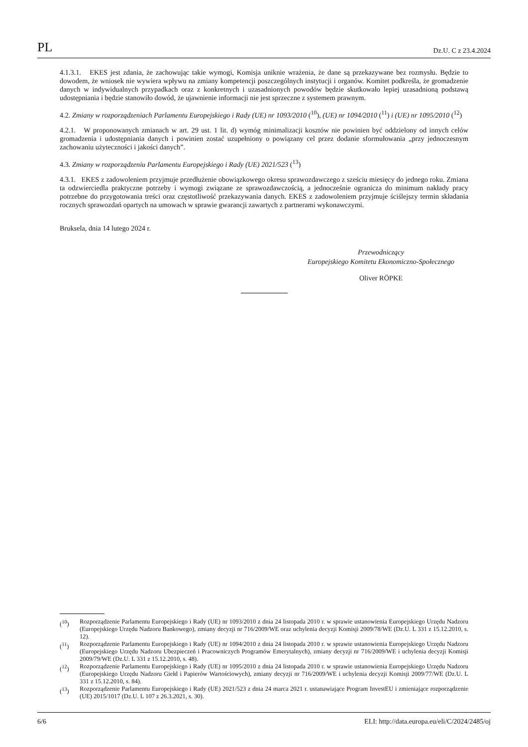PL Dz.U. C z 23.4.2024
4.1.3.1. EKES jest zdania, że zachowując takie wymogi, Komisja uniknie wrażenia, że dane są przekazywane bez rozmysłu. Będzie to dowodem, że wniosek nie wywiera wpływu na zmiany kompetencji poszczególnych instytucji i organów. Komitet podkreśla, że gromadzenie danych w indywidualnych przypadkach oraz z konkretnych i uzasadnionych powodów będzie skutkowało lepiej uzasadnioną podstawą udostępniania i będzie stanowiło dowód, że ujawnienie informacji nie jest sprzeczne z systemem prawnym.
4.2. Zmiany w rozporządzeniach Parlamentu Europejskiego i Rady (UE) nr 1093/2010 (<sup>10</sup>), (UE) nr 1094/2010 (<sup>11</sup>) i (UE) nr 1095/2010 (<sup>12</sup>)
4.2.1. W proponowanych zmianach w art. 29 ust. 1 lit. d) wymóg minimalizacji kosztów nie powinien być oddzielony od innych celów gromadzenia i udostępniania danych i powinien zostać uzupełniony o powiązany cel przez dodanie sformułowania „przy jednoczesnym zachowaniu użyteczności i jakości danych”.
4.3. Zmiany w rozporządzeniu Parlamentu Europejskiego i Rady (UE) 2021/523 (<sup>13</sup>)
4.3.1. EKES z zadowoleniem przyjmuje przedłużenie obowiązkowego okresu sprawozdawczego z sześciu miesięcy do jednego roku. Zmiana ta odzwierciedla praktyczne potrzeby i wymogi związane ze sprawozdawczością, a jednocześnie ogranicza do minimum nakłady pracy potrzebne do przygotowania treści oraz częstotliwość przekazywania danych. EKES z zadowoleniem przyjmuje ściślejszy termin składania rocznych sprawozdań opartych na umowach w sprawie gwarancji zawartych z partnerami wykonawczymi.
Bruksela, dnia 14 lutego 2024 r.
Przewodniczący
Europejskiego Komitetu Ekonomiczno-Społecznego
Oliver RÖPKE
(<sup>10</sup>) Rozporządzenie Parlamentu Europejskiego i Rady (UE) nr 1093/2010 z dnia 24 listopada 2010 r. w sprawie ustanowienia Europejskiego Urzędu Nadzoru (Europejskiego Urzędu Nadzoru Bankowego), zmiany decyzji nr 716/2009/WE oraz uchylenia decyzji Komisji 2009/78/WE (Dz.U. L 331 z 15.12.2010, s. 12).
(<sup>11</sup>) Rozporządzenie Parlamentu Europejskiego i Rady (UE) nr 1094/2010 z dnia 24 listopada 2010 r. w sprawie ustanowienia Europejskiego Urzędu Nadzoru (Europejskiego Urzędu Nadzoru Ubezpieczeń i Pracowniczych Programów Emerytalnych), zmiany decyzji nr 716/2009/WE i uchylenia decyzji Komisji 2009/79/WE (Dz.U. L 331 z 15.12.2010, s. 48).
(<sup>12</sup>) Rozporządzenie Parlamentu Europejskiego i Rady (UE) nr 1095/2010 z dnia 24 listopada 2010 r. w sprawie ustanowienia Europejskiego Urzędu Nadzoru (Europejskiego Urzędu Nadzoru Giełd i Papierów Wartościowych), zmiany decyzji nr 716/2009/WE i uchylenia decyzji Komisji 2009/77/WE (Dz.U. L 331 z 15.12.2010, s. 84).
(<sup>13</sup>) Rozporządzenie Parlamentu Europejskiego i Rady (UE) 2021/523 z dnia 24 marca 2021 r. ustanawiające Program InvestEU i zmieniające rozporządzenie (UE) 2015/1017 (Dz.U. L 107 z 26.3.2021, s. 30).
6/6 ELI: http://data.europa.eu/eli/C/2024/2485/oj